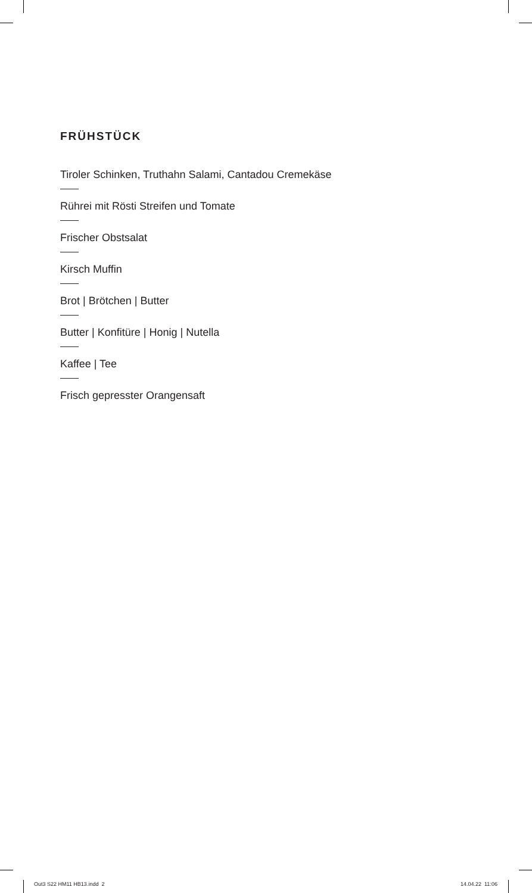FRÜHSTÜCK
Tiroler Schinken, Truthahn Salami, Cantadou Cremekäse
Rührei mit Rösti Streifen und Tomate
Frischer Obstsalat
Kirsch Muffin
Brot | Brötchen | Butter
Butter | Konfitüre | Honig | Nutella
Kaffee | Tee
Frisch gepresster Orangensaft
Out3 S22 HM11 HB13.indd 2 14.04.22 11:06